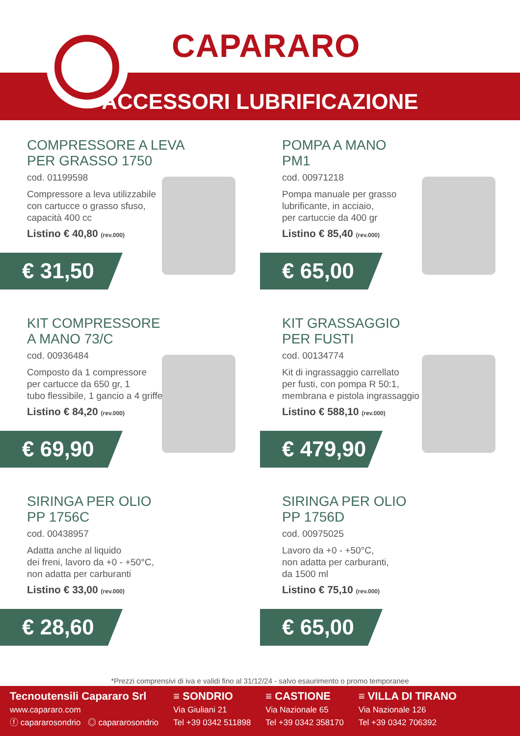CAPARARO
ACCESSORI LUBRIFICAZIONE
COMPRESSORE A LEVA
PER GRASSO 1750
cod. 01199598
Compressore a leva utilizzabile
con cartucce o grasso sfuso,
capacità 400 cc
Listino € 40,80 (rev.000)
€ 31,50
POMPA A MANO
PM1
cod. 00971218
Pompa manuale per grasso
lubrificante, in acciaio,
per cartuccie da 400 gr
Listino € 85,40 (rev.000)
€ 65,00
KIT COMPRESSORE
A MANO 73/C
cod. 00936484
Composto da 1 compressore
per cartucce da 650 gr, 1
tubo flessibile, 1 gancio a 4 griffe
Listino € 84,20 (rev.000)
€ 69,90
KIT GRASSAGGIO
PER FUSTI
cod. 00134774
Kit di ingrassaggio carrellato
per fusti, con pompa R 50:1,
membrana e pistola ingrassaggio
Listino € 588,10 (rev.000)
€ 479,90
SIRINGA PER OLIO
PP 1756C
cod. 00438957
Adatta anche al liquido
dei freni, lavoro da +0 - +50°C,
non adatta per carburanti
Listino € 33,00 (rev.000)
€ 28,60
SIRINGA PER OLIO
PP 1756D
cod. 00975025
Lavoro da +0 - +50°C,
non adatta per carburanti,
da 1500 ml
Listino € 75,10 (rev.000)
€ 65,00
*Prezzi comprensivi di iva e validi fino al 31/12/24 - salvo esaurimento o promo temporanee
Tecnoutensili Capararo Srl
www.capararo.com
ⓕ capararosondrio ◎ capararosondrio
≡ SONDRIO
Via Giuliani 21
Tel +39 0342 511898
≡ CASTIONE
Via Nazionale 65
Tel +39 0342 358170
≡ VILLA DI TIRANO
Via Nazionale 126
Tel +39 0342 706392